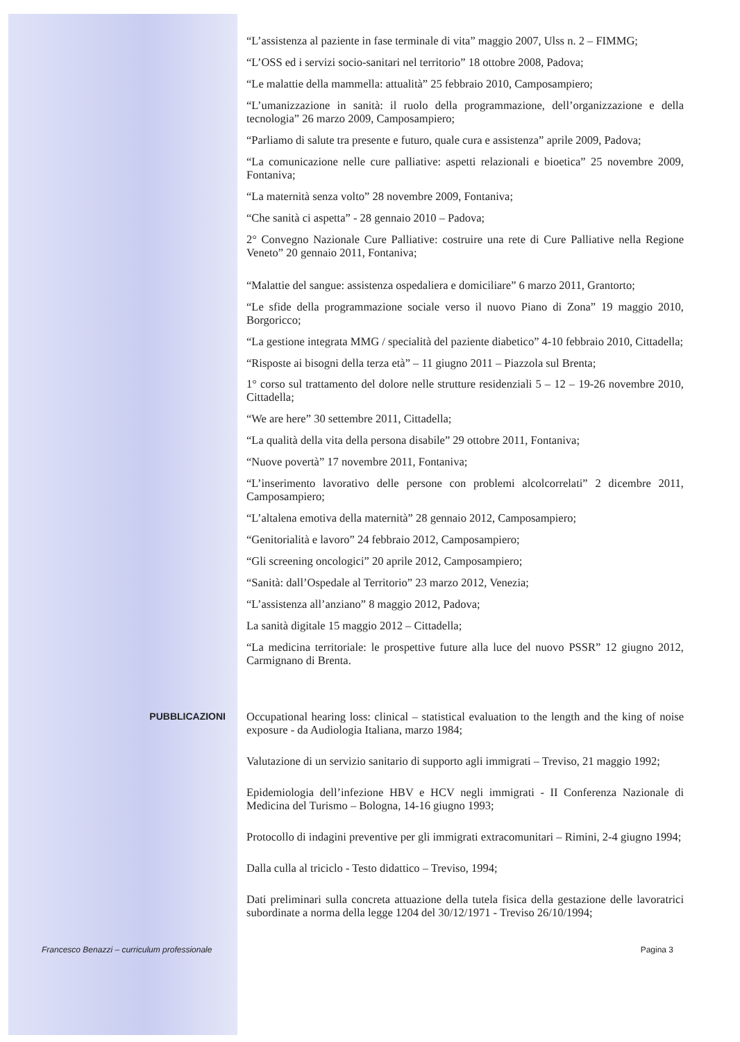“L’assistenza al paziente in fase terminale di vita” maggio 2007, Ulss n. 2 – FIMMG;
“L’OSS ed i servizi socio-sanitari nel territorio” 18 ottobre 2008, Padova;
“Le malattie della mammella: attualità” 25 febbraio 2010, Camposampiero;
“L’umanizzazione in sanità: il ruolo della programmazione, dell’organizzazione e della tecnologia” 26 marzo 2009, Camposampiero;
“Parliamo di salute tra presente e futuro, quale cura e assistenza” aprile 2009, Padova;
“La comunicazione nelle cure palliative: aspetti relazionali e bioetica” 25 novembre 2009, Fontaniva;
“La maternità senza volto” 28 novembre 2009, Fontaniva;
“Che sanità ci aspetta” - 28 gennaio 2010 – Padova;
2° Convegno Nazionale Cure Palliative: costruire una rete di Cure Palliative nella Regione Veneto” 20 gennaio 2011, Fontaniva;
“Malattie del sangue: assistenza ospedaliera e domiciliare” 6 marzo 2011, Grantorto;
“Le sfide della programmazione sociale verso il nuovo Piano di Zona” 19 maggio 2010, Borgoricco;
“La gestione integrata MMG / specialità del paziente diabetico” 4-10 febbraio 2010, Cittadella;
“Risposte ai bisogni della terza età” – 11 giugno 2011 – Piazzola sul Brenta;
1° corso sul trattamento del dolore nelle strutture residenziali 5 – 12 – 19-26 novembre 2010, Cittadella;
“We are here” 30 settembre 2011, Cittadella;
“La qualità della vita della persona disabile” 29 ottobre 2011, Fontaniva;
“Nuove povertà” 17 novembre 2011, Fontaniva;
“L’inserimento lavorativo delle persone con problemi alcolcorrelati” 2 dicembre 2011, Camposampiero;
“L’altalena emotiva della maternità” 28 gennaio 2012, Camposampiero;
“Genitorialità e lavoro” 24 febbraio 2012, Camposampiero;
“Gli screening oncologici” 20 aprile 2012, Camposampiero;
“Sanità: dall’Ospedale al Territorio” 23 marzo 2012, Venezia;
“L’assistenza all’anziano” 8 maggio 2012, Padova;
La sanità digitale 15 maggio 2012 – Cittadella;
“La medicina territoriale: le prospettive future alla luce del nuovo PSSR” 12 giugno 2012, Carmignano di Brenta.
PUBBLICAZIONI
Occupational hearing loss: clinical – statistical evaluation to the length and the king of noise exposure - da Audiologia Italiana, marzo 1984;
Valutazione di un servizio sanitario di supporto agli immigrati – Treviso, 21 maggio 1992;
Epidemiologia dell’infezione HBV e HCV negli immigrati - II Conferenza Nazionale di Medicina del Turismo – Bologna, 14-16 giugno 1993;
Protocollo di indagini preventive per gli immigrati extracomunitari – Rimini, 2-4 giugno 1994;
Dalla culla al triciclo - Testo didattico – Treviso, 1994;
Dati preliminari sulla concreta attuazione della tutela fisica della gestazione delle lavoratrici subordinate a norma della legge 1204 del 30/12/1971 - Treviso 26/10/1994;
Francesco Benazzi – curriculum professionale
Pagina 3